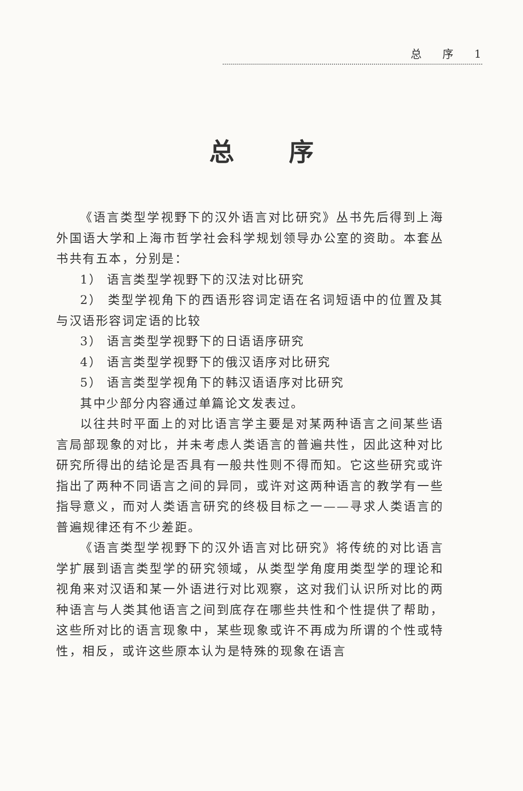总 序 1
总序
《语言类型学视野下的汉外语言对比研究》丛书先后得到上海外国语大学和上海市哲学社会科学规划领导办公室的资助。本套丛书共有五本，分别是：
1） 语言类型学视野下的汉法对比研究
2） 类型学视角下的西语形容词定语在名词短语中的位置及其与汉语形容词定语的比较
3） 语言类型学视野下的日语语序研究
4） 语言类型学视野下的俄汉语序对比研究
5） 语言类型学视角下的韩汉语语序对比研究
其中少部分内容通过单篇论文发表过。
以往共时平面上的对比语言学主要是对某两种语言之间某些语言局部现象的对比，并未考虑人类语言的普遍共性，因此这种对比研究所得出的结论是否具有一般共性则不得而知。它这些研究或许指出了两种不同语言之间的异同，或许对这两种语言的教学有一些指导意义，而对人类语言研究的终极目标之一——寻求人类语言的普遍规律还有不少差距。
《语言类型学视野下的汉外语言对比研究》将传统的对比语言学扩展到语言类型学的研究领域，从类型学角度用类型学的理论和视角来对汉语和某一外语进行对比观察，这对我们认识所对比的两种语言与人类其他语言之间到底存在哪些共性和个性提供了帮助，这些所对比的语言现象中，某些现象或许不再成为所谓的个性或特性，相反，或许这些原本认为是特殊的现象在语言